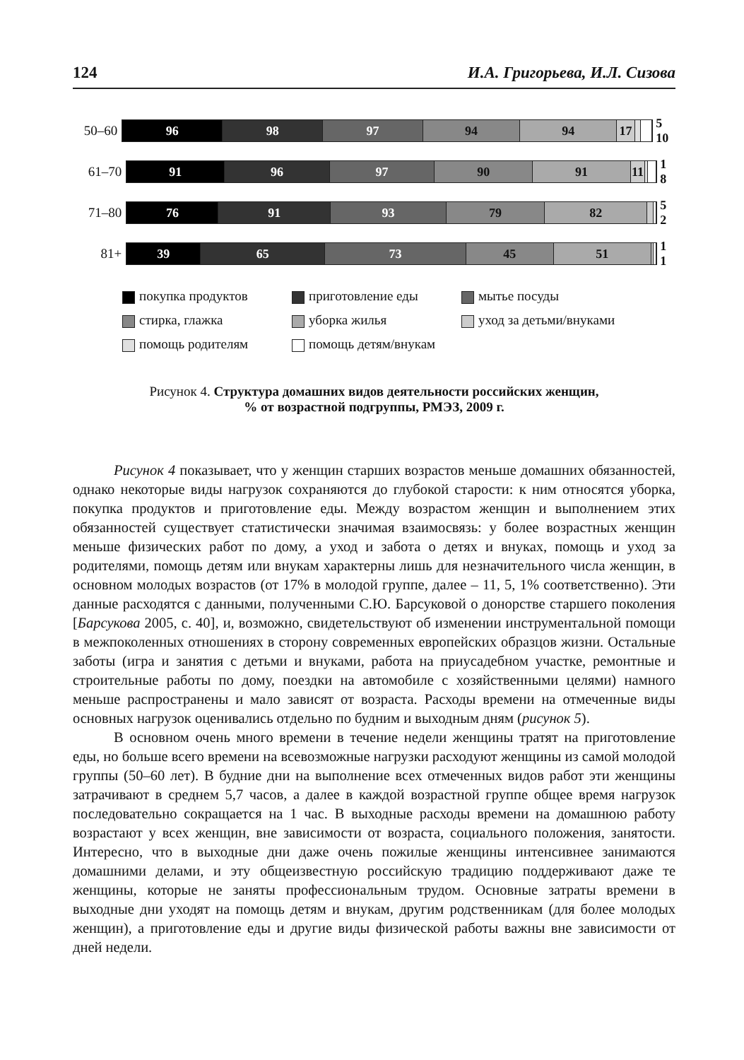124 И.А. Григорьева, И.Л. Сизова
50–60
96 98 97 94 94 17
5 10
61–70
91 96 97 90 91 11
1 8
71–80
76 91 93 79 82
5 2
81+
39 65 73 45 51
1 1
покупка продуктов приготовление еды мытье посуды стирка, глажка уборка жилья уход за детьми/внуками помощь родителям помощь детям/внукам
Рисунок 4. Структура домашних видов деятельности российских женщин,
% от возрастной подгруппы, РМЭЗ, 2009 г.
Рисунок 4 показывает, что у женщин старших возрастов меньше домашних обязанностей, однако некоторые виды нагрузок сохраняются до глубокой старости: к ним относятся уборка, покупка продуктов и приготовление еды. Между возрастом женщин и выполнением этих обязанностей существует статистически значимая взаимосвязь: у более возрастных женщин меньше физических работ по дому, а уход и забота о детях и внуках, помощь и уход за родителями, помощь детям или внукам характерны лишь для незначительного числа женщин, в основном молодых возрастов (от 17% в молодой группе, далее – 11, 5, 1% соответственно). Эти данные расходятся с данными, полученными С.Ю. Барсуковой о донорстве старшего поколения [Барсукова 2005, с. 40], и, возможно, свидетельствуют об изменении инструментальной помощи в межпоколенных отношениях в сторону современных европейских образцов жизни. Остальные заботы (игра и занятия с детьми и внуками, работа на приусадебном участке, ремонтные и строительные работы по дому, поездки на автомобиле с хозяйственными целями) намного меньше распространены и мало зависят от возраста. Расходы времени на отмеченные виды основных нагрузок оценивались отдельно по будним и выходным дням (рисунок 5).
В основном очень много времени в течение недели женщины тратят на приготовление еды, но больше всего времени на всевозможные нагрузки расходуют женщины из самой молодой группы (50–60 лет). В будние дни на выполнение всех отмеченных видов работ эти женщины затрачивают в среднем 5,7 часов, а далее в каждой возрастной группе общее время нагрузок последовательно сокращается на 1 час. В выходные расходы времени на домашнюю работу возрастают у всех женщин, вне зависимости от возраста, социального положения, занятости. Интересно, что в выходные дни даже очень пожилые женщины интенсивнее занимаются домашними делами, и эту общеизвестную российскую традицию поддерживают даже те женщины, которые не заняты профессиональным трудом. Основные затраты времени в выходные дни уходят на помощь детям и внукам, другим родственникам (для более молодых женщин), а приготовление еды и другие виды физической работы важны вне зависимости от дней недели.